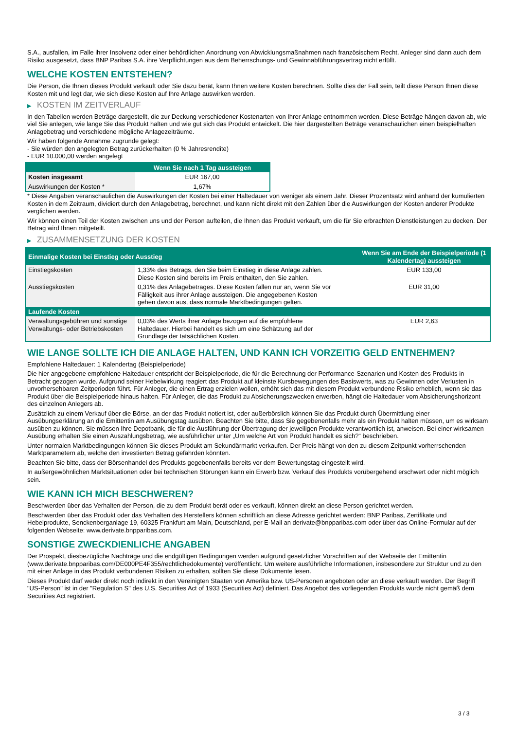S.A., ausfallen, im Falle ihrer Insolvenz oder einer behördlichen Anordnung von Abwicklungsmaßnahmen nach französischem Recht. Anleger sind dann auch dem Risiko ausgesetzt, dass BNP Paribas S.A. ihre Verpflichtungen aus dem Beherrschungs- und Gewinnabführungsvertrag nicht erfüllt.
WELCHE KOSTEN ENTSTEHEN?
Die Person, die Ihnen dieses Produkt verkauft oder Sie dazu berät, kann Ihnen weitere Kosten berechnen. Sollte dies der Fall sein, teilt diese Person Ihnen diese Kosten mit und legt dar, wie sich diese Kosten auf Ihre Anlage auswirken werden.
▶ KOSTEN IM ZEITVERLAUF
In den Tabellen werden Beträge dargestellt, die zur Deckung verschiedener Kostenarten von Ihrer Anlage entnommen werden. Diese Beträge hängen davon ab, wie viel Sie anlegen, wie lange Sie das Produkt halten und wie gut sich das Produkt entwickelt. Die hier dargestellten Beträge veranschaulichen einen beispielhaften Anlagebetrag und verschiedene mögliche Anlagezeiträume.
Wir haben folgende Annahme zugrunde gelegt:
- Sie würden den angelegten Betrag zurückerhalten (0 % Jahresrendite)
- EUR 10.000,00 werden angelegt
| | Wenn Sie nach 1 Tag aussteigen |
| --- | --- |
| Kosten insgesamt | EUR 167,00 |
| Auswirkungen der Kosten * | 1,67% |
* Diese Angaben veranschaulichen die Auswirkungen der Kosten bei einer Haltedauer von weniger als einem Jahr. Dieser Prozentsatz wird anhand der kumulierten Kosten in dem Zeitraum, dividiert durch den Anlagebetrag, berechnet, und kann nicht direkt mit den Zahlen über die Auswirkungen der Kosten anderer Produkte verglichen werden.
Wir können einen Teil der Kosten zwischen uns und der Person aufteilen, die Ihnen das Produkt verkauft, um die für Sie erbrachten Dienstleistungen zu decken. Der Betrag wird Ihnen mitgeteilt.
▶ ZUSAMMENSETZUNG DER KOSTEN
| Einmalige Kosten bei Einstieg oder Ausstieg | | Wenn Sie am Ende der Beispielperiode (1 Kalendertag) aussteigen |
| --- | --- | --- |
| Einstiegskosten | 1,33% des Betrags, den Sie beim Einstieg in diese Anlage zahlen. Diese Kosten sind bereits im Preis enthalten, den Sie zahlen. | EUR 133,00 |
| Ausstiegskosten | 0,31% des Anlagebetrages. Diese Kosten fallen nur an, wenn Sie vor Fälligkeit aus ihrer Anlage aussteigen. Die angegebenen Kosten gehen davon aus, dass normale Marktbedingungen gelten. | EUR 31,00 |
| Laufende Kosten | | |
| Verwaltungsgebühren und sonstige Verwaltungs- oder Betriebskosten | 0,03% des Werts ihrer Anlage bezogen auf die empfohlene Haltedauer. Hierbei handelt es sich um eine Schätzung auf der Grundlage der tatsächlichen Kosten. | EUR 2,63 |
WIE LANGE SOLLTE ICH DIE ANLAGE HALTEN, UND KANN ICH VORZEITIG GELD ENTNEHMEN?
Empfohlene Haltedauer: 1 Kalendertag (Beispielperiode)
Die hier angegebene empfohlene Haltedauer entspricht der Beispielperiode, die für die Berechnung der Performance-Szenarien und Kosten des Produkts in Betracht gezogen wurde. Aufgrund seiner Hebelwirkung reagiert das Produkt auf kleinste Kursbewegungen des Basiswerts, was zu Gewinnen oder Verlusten in unvorhersehbaren Zeitperioden führt. Für Anleger, die einen Ertrag erzielen wollen, erhöht sich das mit diesem Produkt verbundene Risiko erheblich, wenn sie das Produkt über die Beispielperiode hinaus halten. Für Anleger, die das Produkt zu Absicherungszwecken erwerben, hängt die Haltedauer vom Absicherungshorizont des einzelnen Anlegers ab.
Zusätzlich zu einem Verkauf über die Börse, an der das Produkt notiert ist, oder außerbörslich können Sie das Produkt durch Übermittlung einer Ausübungserklärung an die Emittentin am Ausübungstag ausüben. Beachten Sie bitte, dass Sie gegebenenfalls mehr als ein Produkt halten müssen, um es wirksam ausüben zu können. Sie müssen Ihre Depotbank, die für die Ausführung der Übertragung der jeweiligen Produkte verantwortlich ist, anweisen. Bei einer wirksamen Ausübung erhalten Sie einen Auszahlungsbetrag, wie ausführlicher unter „Um welche Art von Produkt handelt es sich?“ beschrieben.
Unter normalen Marktbedingungen können Sie dieses Produkt am Sekundärmarkt verkaufen. Der Preis hängt von den zu diesem Zeitpunkt vorherrschenden Marktparametern ab, welche den investierten Betrag gefährden könnten.
Beachten Sie bitte, dass der Börsenhandel des Produkts gegebenenfalls bereits vor dem Bewertungstag eingestellt wird.
In außergewöhnlichen Marktsituationen oder bei technischen Störungen kann ein Erwerb bzw. Verkauf des Produkts vorübergehend erschwert oder nicht möglich sein.
WIE KANN ICH MICH BESCHWEREN?
Beschwerden über das Verhalten der Person, die zu dem Produkt berät oder es verkauft, können direkt an diese Person gerichtet werden.
Beschwerden über das Produkt oder das Verhalten des Herstellers können schriftlich an diese Adresse gerichtet werden: BNP Paribas, Zertifikate und Hebelprodukte, Senckenberganlage 19, 60325 Frankfurt am Main, Deutschland, per E-Mail an derivate@bnpparibas.com oder über das Online-Formular auf der folgenden Webseite: www.derivate.bnpparibas.com.
SONSTIGE ZWECKDIENLICHE ANGABEN
Der Prospekt, diesbezügliche Nachträge und die endgültigen Bedingungen werden aufgrund gesetzlicher Vorschriften auf der Webseite der Emittentin (www.derivate.bnpparibas.com/DE000PE4F355/rechtlichedokumente) veröffentlicht. Um weitere ausführliche Informationen, insbesondere zur Struktur und zu den mit einer Anlage in das Produkt verbundenen Risiken zu erhalten, sollten Sie diese Dokumente lesen.
Dieses Produkt darf weder direkt noch indirekt in den Vereinigten Staaten von Amerika bzw. US-Personen angeboten oder an diese verkauft werden. Der Begriff "US-Person" ist in der "Regulation S" des U.S. Securities Act of 1933 (Securities Act) definiert. Das Angebot des vorliegenden Produkts wurde nicht gemäß dem Securities Act registriert.
3 / 3